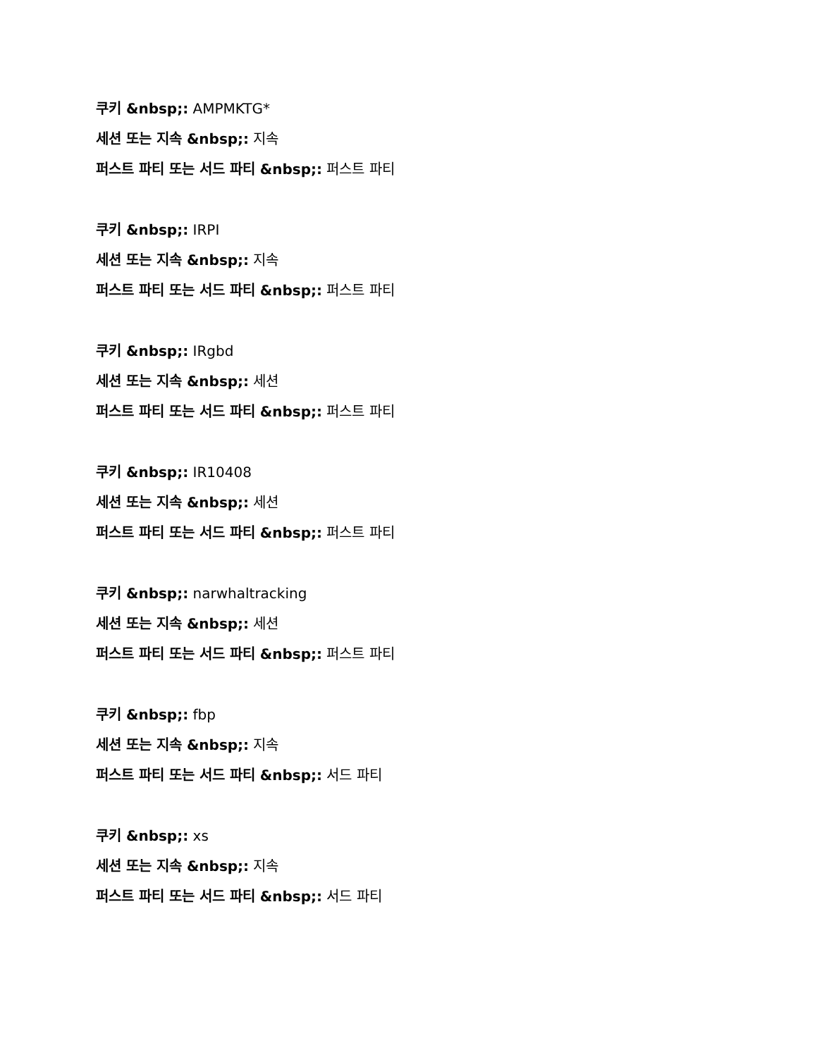쿠키 &nbsp;: AMPMKTG*
세션 또는 지속 &nbsp;: 지속
퍼스트 파티 또는 서드 파티 &nbsp;: 퍼스트 파티
쿠키 &nbsp;: IRPI
세션 또는 지속 &nbsp;: 지속
퍼스트 파티 또는 서드 파티 &nbsp;: 퍼스트 파티
쿠키 &nbsp;: IRgbd
세션 또는 지속 &nbsp;: 세션
퍼스트 파티 또는 서드 파티 &nbsp;: 퍼스트 파티
쿠키 &nbsp;: IR10408
세션 또는 지속 &nbsp;: 세션
퍼스트 파티 또는 서드 파티 &nbsp;: 퍼스트 파티
쿠키 &nbsp;: narwhaltracking
세션 또는 지속 &nbsp;: 세션
퍼스트 파티 또는 서드 파티 &nbsp;: 퍼스트 파티
쿠키 &nbsp;: fbp
세션 또는 지속 &nbsp;: 지속
퍼스트 파티 또는 서드 파티 &nbsp;: 서드 파티
쿠키 &nbsp;: xs
세션 또는 지속 &nbsp;: 지속
퍼스트 파티 또는 서드 파티 &nbsp;: 서드 파티